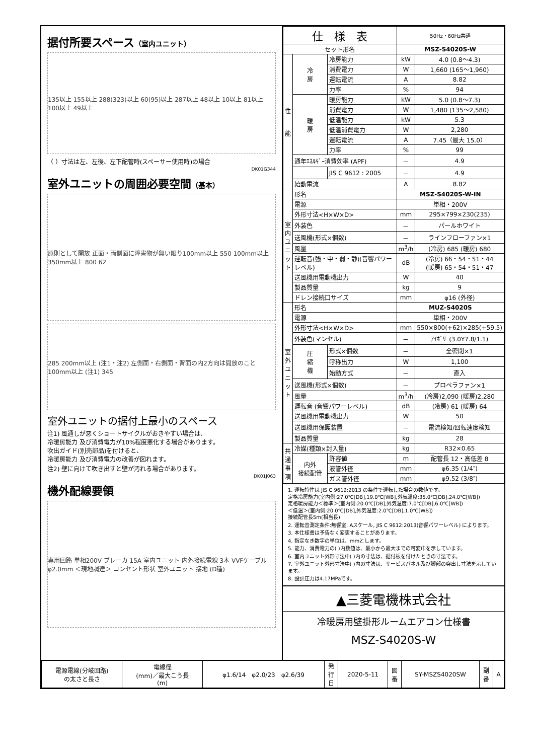据付所要スペース（室内ユニット）
135以上 155以上 288(323)以上 60(95)以上 287以上 48以上 10以上 81以上 100以上 49以上
（ ）寸法は左、左後、左下配管時(スペーサー使用時)の場合
DK01G344
室外ユニットの周囲必要空間（基本）
原則として開放 正面・両側面に障害物が無い限り100mm以上 550 100mm以上 350mm以上 800 62
285 200mm以上 (注1・注2) 左側面・右側面・背面の内2方向は開放のこと 100mm以上 (注1) 345
室外ユニットの据付上最小のスペース
注1) 風通しが悪くショートサイクルがおきやすい場合は、
冷暖房能力 及び消費電力が10%程度悪化する場合があります。
吹出ガイド(別売部品)を付けると、
冷暖房能力 及び消費電力の改善が図れます。
注2) 壁に向けて吹き出すと壁が汚れる場合があります。
DK01J063
機外配線要領
専用回路 単相200V ブレーカ 15A 室内ユニット 内外接続電線 3本 VVFケーブル φ2.0mm ＜現地調達＞ コンセント形状 室外ユニット 接地 (D種)
| 仕 様 表 | | | 50Hz・60Hz共通 | |
| セット形名 | | | MSZ-S4020S-W | |
| 性 能 | 冷 房 | 冷房能力 | kW | 4.0 (0.8～4.3) |
| | | 消費電力 | W | 1,660 (165～1,960) |
| | | 運転電流 | A | 8.82 |
| | | 力率 | % | 94 |
| | 暖 房 | 暖房能力 | kW | 5.0 (0.8～7.3) |
| | | 消費電力 | W | 1,480 (135～2,580) |
| | | 低温能力 | kW | 5.3 |
| | | 低温消費電力 | W | 2,280 |
| | | 運転電流 | A | 7.45（最大 15.0） |
| | | 力率 | % | 99 |
| | 通年ｴﾈﾙｷﾞｰ消費効率 (APF) | | － | 4.9 |
| | | JIS C 9612 : 2005 | － | 4.9 |
| | 始動電流 | | A | 8.82 |
| 室 内 ユ ニ ッ ト | 形名 | | MSZ-S4020S-W-IN | |
| | 電源 | | 単相・200V | |
| | 外形寸法<H×W×D> | | mm | 295×799×230(235) |
| | 外装色 | | － | パールホワイト |
| | 送風機(形式×個数) | | － | ラインフローファン×1 |
| | 風量 | | m<sup>3</sup>/h | (冷房) 685 (暖房) 680 |
| | 運転音(強・中・弱・静)(音響パワーレベル) | | dB | (冷房) 66・54・51・44 (暖房) 65・54・51・47 |
| | 送風機用電動機出力 | | W | 40 |
| | 製品質量 | | kg | 9 |
| | ドレン接続口サイズ | | mm | φ16 (外径) |
| 室 外 ユ ニ ッ ト | 形名 | | MUZ-S4020S | |
| | 電源 | | 単相・200V | |
| | 外形寸法<H×W×D> | | mm | 550×800(+62)×285(+59.5) |
| | 外装色(マンセル) | | － | ｱｲﾎﾞﾘｰ(3.0Y7.8/1.1) |
| | 圧 縮 機 | 形式×個数 | － | 全密閉×1 |
| | | 呼称出力 | W | 1,100 |
| | | 始動方式 | － | 直入 |
| | 送風機(形式×個数) | | － | プロペラファン×1 |
| | 風量 | | m<sup>3</sup>/h | (冷房)2,090 (暖房)2,280 |
| | 運転音 (音響パワーレベル) | | dB | (冷房) 61 (暖房) 64 |
| | 送風機用電動機出力 | | W | 50 |
| | 送風機用保護装置 | | － | 電流検知/回転速度検知 |
| | 製品質量 | | kg | 28 |
| 共 通 事 項 | 冷媒(種類×封入量) | | kg | R32×0.65 |
| | 内外 接続配管 | 許容値 | m | 配管長 12・高低差 8 |
| | | 液管外径 | mm | φ6.35 (1/4″) |
| | | ガス管外径 | mm | φ9.52 (3/8″) |
1. 運転特性は JIS C 9612:2013 の条件で運転した場合の数値です。
定格冷房能力(室内側:27.0℃[DB],19.0℃[WB],外気温度:35.0℃[DB],24.0℃[WB])
定格暖房能力＜標準＞(室内側:20.0℃[DB],外気温度:7.0℃[DB],6.0℃[WB])
＜低温＞(室内側:20.0℃[DB],外気温度:2.0℃[DB],1.0℃[WB])
接続配管長5m(相当長)
2. 運転音測定条件:無響室, Aスケール, JIS C 9612:2013(音響パワーレベル) によります。
3. 本仕様書は予告なく変更することがあります。
4. 指定なき数字の単位は、mmとします。
5. 能力、消費電力の( )内数値は、最小から最大までの可変巾を示しています。
6. 室内ユニット外形寸法中( )内の寸法は、据付板を付けたときの寸法です。
7. 室外ユニット外形寸法中( )内の寸法は、サービスパネル及び脚部の突出し寸法を示しています。
8. 設計圧力は4.17MPaです。
▲三菱電機株式会社
冷暖房用壁掛形ルームエアコン仕様書
MSZ-S4020S-W
| 電源電線(分岐回路) の太さと長さ | 電線径 (mm)／最大こう長 (m) | φ1.6/14 φ2.0/23 φ2.6/39 | 発 行 日 | 2020-5-11 | 図 番 | SY-MSZS4020SW | 副 番 | A |